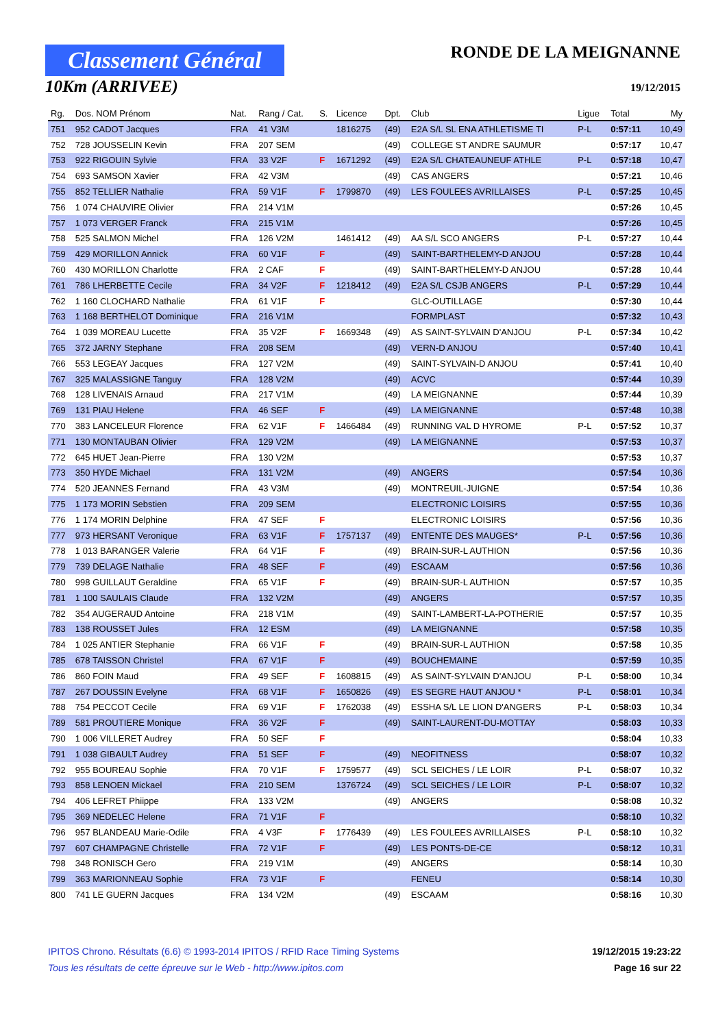Classement Général
10Km (ARRIVEE)
RONDE DE LA MEIGNANNE
19/12/2015
| Rg. | Dos. NOM Prénom | Nat. | Rang / Cat. | S. | Licence | Dpt. | Club | Ligue | Total | My |
| --- | --- | --- | --- | --- | --- | --- | --- | --- | --- | --- |
| 751 | 952 CADOT Jacques | FRA | 41 V3M | | 1816275 | (49) | E2A S/L SL ENA ATHLETISME TI | P-L | 0:57:11 | 10,49 |
| 752 | 728 JOUSSELIN Kevin | FRA | 207 SEM | | | (49) | COLLEGE ST ANDRE SAUMUR | | 0:57:17 | 10,47 |
| 753 | 922 RIGOUIN Sylvie | FRA | 33 V2F | F | 1671292 | (49) | E2A S/L CHATEAUNEUF ATHLE | P-L | 0:57:18 | 10,47 |
| 754 | 693 SAMSON Xavier | FRA | 42 V3M | | | (49) | CAS ANGERS | | 0:57:21 | 10,46 |
| 755 | 852 TELLIER Nathalie | FRA | 59 V1F | F | 1799870 | (49) | LES FOULEES AVRILLAISES | P-L | 0:57:25 | 10,45 |
| 756 | 1 074 CHAUVIRE Olivier | FRA | 214 V1M | | | | | | 0:57:26 | 10,45 |
| 757 | 1 073 VERGER Franck | FRA | 215 V1M | | | | | | 0:57:26 | 10,45 |
| 758 | 525 SALMON Michel | FRA | 126 V2M | | 1461412 | (49) | AA S/L SCO ANGERS | P-L | 0:57:27 | 10,44 |
| 759 | 429 MORILLON Annick | FRA | 60 V1F | F | | (49) | SAINT-BARTHELEMY-D ANJOU | | 0:57:28 | 10,44 |
| 760 | 430 MORILLON Charlotte | FRA | 2 CAF | F | | (49) | SAINT-BARTHELEMY-D ANJOU | | 0:57:28 | 10,44 |
| 761 | 786 LHERBETTE Cecile | FRA | 34 V2F | F | 1218412 | (49) | E2A S/L CSJB ANGERS | P-L | 0:57:29 | 10,44 |
| 762 | 1 160 CLOCHARD Nathalie | FRA | 61 V1F | F | | | GLC-OUTILLAGE | | 0:57:30 | 10,44 |
| 763 | 1 168 BERTHELOT Dominique | FRA | 216 V1M | | | | FORMPLAST | | 0:57:32 | 10,43 |
| 764 | 1 039 MOREAU Lucette | FRA | 35 V2F | F | 1669348 | (49) | AS SAINT-SYLVAIN D'ANJOU | P-L | 0:57:34 | 10,42 |
| 765 | 372 JARNY Stephane | FRA | 208 SEM | | | (49) | VERN-D ANJOU | | 0:57:40 | 10,41 |
| 766 | 553 LEGEAY Jacques | FRA | 127 V2M | | | (49) | SAINT-SYLVAIN-D ANJOU | | 0:57:41 | 10,40 |
| 767 | 325 MALASSIGNE Tanguy | FRA | 128 V2M | | | (49) | ACVC | | 0:57:44 | 10,39 |
| 768 | 128 LIVENAIS Arnaud | FRA | 217 V1M | | | (49) | LA MEIGNANNE | | 0:57:44 | 10,39 |
| 769 | 131 PIAU Helene | FRA | 46 SEF | F | | (49) | LA MEIGNANNE | | 0:57:48 | 10,38 |
| 770 | 383 LANCELEUR Florence | FRA | 62 V1F | F | 1466484 | (49) | RUNNING VAL D HYROME | P-L | 0:57:52 | 10,37 |
| 771 | 130 MONTAUBAN Olivier | FRA | 129 V2M | | | (49) | LA MEIGNANNE | | 0:57:53 | 10,37 |
| 772 | 645 HUET Jean-Pierre | FRA | 130 V2M | | | | | | 0:57:53 | 10,37 |
| 773 | 350 HYDE Michael | FRA | 131 V2M | | | (49) | ANGERS | | 0:57:54 | 10,36 |
| 774 | 520 JEANNES Fernand | FRA | 43 V3M | | | (49) | MONTREUIL-JUIGNE | | 0:57:54 | 10,36 |
| 775 | 1 173 MORIN Sebstien | FRA | 209 SEM | | | | ELECTRONIC LOISIRS | | 0:57:55 | 10,36 |
| 776 | 1 174 MORIN Delphine | FRA | 47 SEF | F | | | ELECTRONIC LOISIRS | | 0:57:56 | 10,36 |
| 777 | 973 HERSANT Veronique | FRA | 63 V1F | F | 1757137 | (49) | ENTENTE DES MAUGES* | P-L | 0:57:56 | 10,36 |
| 778 | 1 013 BARANGER Valerie | FRA | 64 V1F | F | | (49) | BRAIN-SUR-L AUTHION | | 0:57:56 | 10,36 |
| 779 | 739 DELAGE Nathalie | FRA | 48 SEF | F | | (49) | ESCAAM | | 0:57:56 | 10,36 |
| 780 | 998 GUILLAUT Geraldine | FRA | 65 V1F | F | | (49) | BRAIN-SUR-L AUTHION | | 0:57:57 | 10,35 |
| 781 | 1 100 SAULAIS Claude | FRA | 132 V2M | | | (49) | ANGERS | | 0:57:57 | 10,35 |
| 782 | 354 AUGERAUD Antoine | FRA | 218 V1M | | | (49) | SAINT-LAMBERT-LA-POTHERIE | | 0:57:57 | 10,35 |
| 783 | 138 ROUSSET Jules | FRA | 12 ESM | | | (49) | LA MEIGNANNE | | 0:57:58 | 10,35 |
| 784 | 1 025 ANTIER Stephanie | FRA | 66 V1F | F | | (49) | BRAIN-SUR-L AUTHION | | 0:57:58 | 10,35 |
| 785 | 678 TAISSON Christel | FRA | 67 V1F | F | | (49) | BOUCHEMAINE | | 0:57:59 | 10,35 |
| 786 | 860 FOIN Maud | FRA | 49 SEF | F | 1608815 | (49) | AS SAINT-SYLVAIN D'ANJOU | P-L | 0:58:00 | 10,34 |
| 787 | 267 DOUSSIN Evelyne | FRA | 68 V1F | F | 1650826 | (49) | ES SEGRE HAUT ANJOU * | P-L | 0:58:01 | 10,34 |
| 788 | 754 PECCOT Cecile | FRA | 69 V1F | F | 1762038 | (49) | ESSHA S/L LE LION D'ANGERS | P-L | 0:58:03 | 10,34 |
| 789 | 581 PROUTIERE Monique | FRA | 36 V2F | F | | (49) | SAINT-LAURENT-DU-MOTTAY | | 0:58:03 | 10,33 |
| 790 | 1 006 VILLERET Audrey | FRA | 50 SEF | F | | | | | 0:58:04 | 10,33 |
| 791 | 1 038 GIBAULT Audrey | FRA | 51 SEF | F | | (49) | NEOFITNESS | | 0:58:07 | 10,32 |
| 792 | 955 BOUREAU Sophie | FRA | 70 V1F | F | 1759577 | (49) | SCL SEICHES / LE LOIR | P-L | 0:58:07 | 10,32 |
| 793 | 858 LENOEN Mickael | FRA | 210 SEM | | 1376724 | (49) | SCL SEICHES / LE LOIR | P-L | 0:58:07 | 10,32 |
| 794 | 406 LEFRET Phiippe | FRA | 133 V2M | | | (49) | ANGERS | | 0:58:08 | 10,32 |
| 795 | 369 NEDELEC Helene | FRA | 71 V1F | F | | | | | 0:58:10 | 10,32 |
| 796 | 957 BLANDEAU Marie-Odile | FRA | 4 V3F | F | 1776439 | (49) | LES FOULEES AVRILLAISES | P-L | 0:58:10 | 10,32 |
| 797 | 607 CHAMPAGNE Christelle | FRA | 72 V1F | F | | (49) | LES PONTS-DE-CE | | 0:58:12 | 10,31 |
| 798 | 348 RONISCH Gero | FRA | 219 V1M | | | (49) | ANGERS | | 0:58:14 | 10,30 |
| 799 | 363 MARIONNEAU Sophie | FRA | 73 V1F | F | | | FENEU | | 0:58:14 | 10,30 |
| 800 | 741 LE GUERN Jacques | FRA | 134 V2M | | | (49) | ESCAAM | | 0:58:16 | 10,30 |
IPITOS Chrono. Résultats (6.6) © 1993-2014 IPITOS / RFID Race Timing Systems 19/12/2015 19:23:22
Tous les résultats de cette épreuve sur le Web - http://www.ipitos.com Page 16 sur 22